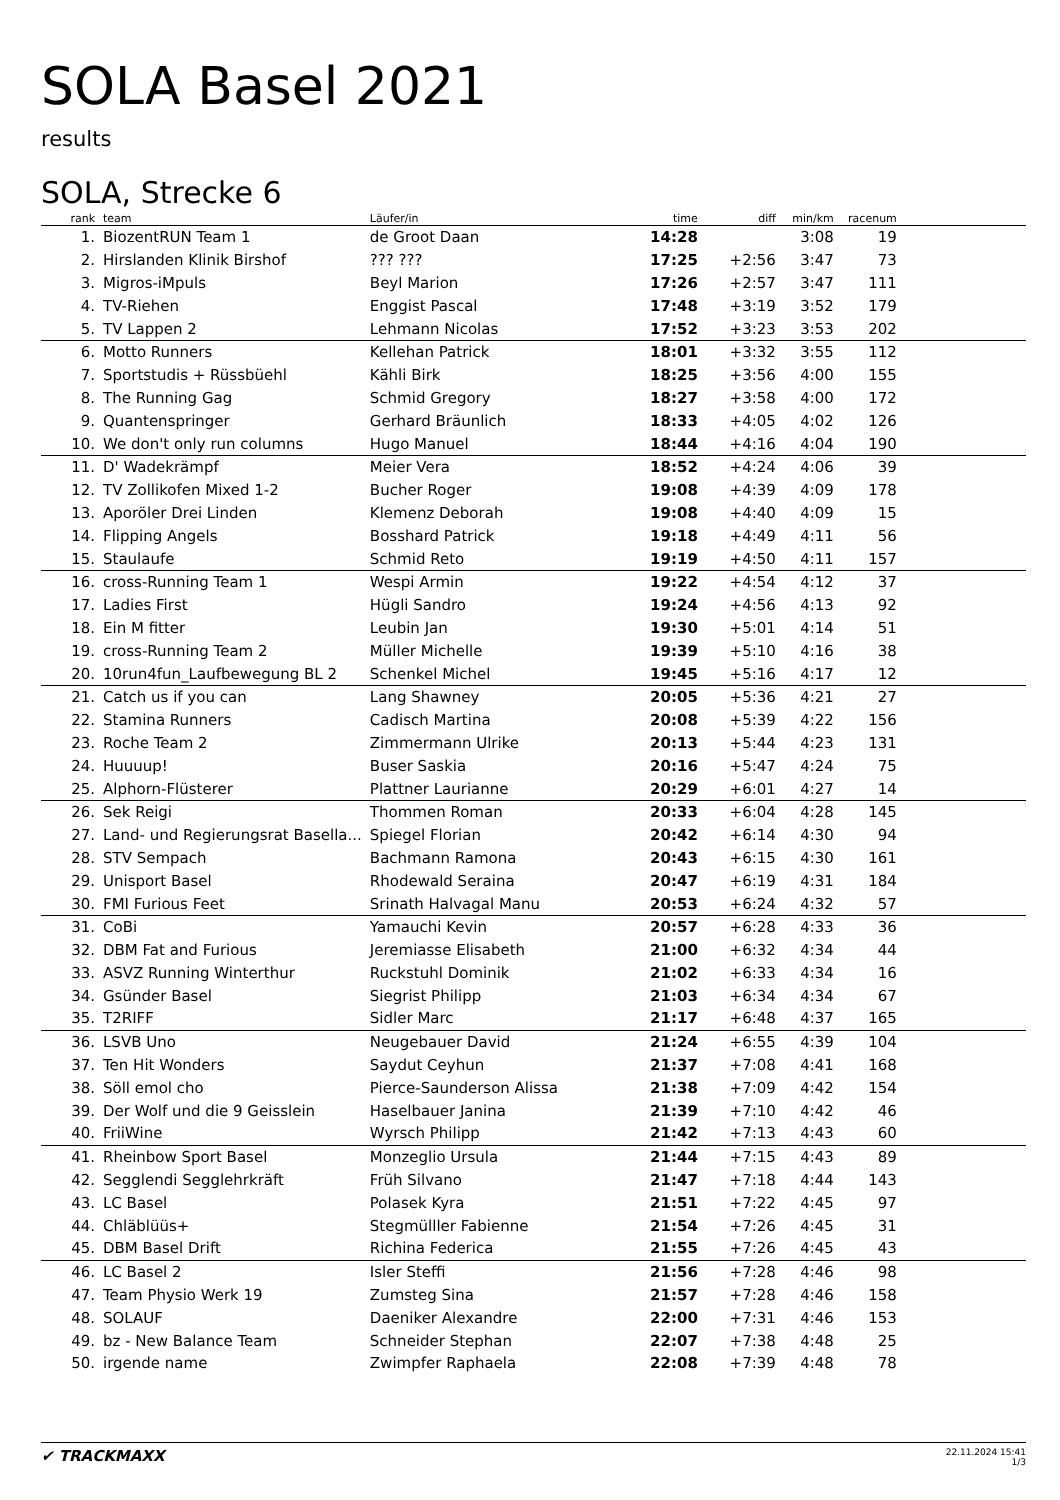SOLA Basel 2021
results
SOLA, Strecke 6
| rank | team | Läufer/in | time | diff | min/km | racenum | |
| --- | --- | --- | --- | --- | --- | --- | --- |
| 1. | BiozentRUN Team 1 | de Groot Daan | 14:28 | | 3:08 | 19 | |
| 2. | Hirslanden Klinik Birshof | ??? ??? | 17:25 | +2:56 | 3:47 | 73 | |
| 3. | Migros-iMpuls | Beyl Marion | 17:26 | +2:57 | 3:47 | 111 | |
| 4. | TV-Riehen | Enggist Pascal | 17:48 | +3:19 | 3:52 | 179 | |
| 5. | TV Lappen 2 | Lehmann Nicolas | 17:52 | +3:23 | 3:53 | 202 | |
| 6. | Motto Runners | Kellehan Patrick | 18:01 | +3:32 | 3:55 | 112 | |
| 7. | Sportstudis + Rüssbüehl | Kähli Birk | 18:25 | +3:56 | 4:00 | 155 | |
| 8. | The Running Gag | Schmid Gregory | 18:27 | +3:58 | 4:00 | 172 | |
| 9. | Quantenspringer | Gerhard Bräunlich | 18:33 | +4:05 | 4:02 | 126 | |
| 10. | We don't only run columns | Hugo Manuel | 18:44 | +4:16 | 4:04 | 190 | |
| 11. | D' Wadekrämpf | Meier Vera | 18:52 | +4:24 | 4:06 | 39 | |
| 12. | TV Zollikofen Mixed 1-2 | Bucher Roger | 19:08 | +4:39 | 4:09 | 178 | |
| 13. | Aporöler Drei Linden | Klemenz Deborah | 19:08 | +4:40 | 4:09 | 15 | |
| 14. | Flipping Angels | Bosshard Patrick | 19:18 | +4:49 | 4:11 | 56 | |
| 15. | Staulaufe | Schmid Reto | 19:19 | +4:50 | 4:11 | 157 | |
| 16. | cross-Running Team 1 | Wespi Armin | 19:22 | +4:54 | 4:12 | 37 | |
| 17. | Ladies First | Hügli Sandro | 19:24 | +4:56 | 4:13 | 92 | |
| 18. | Ein M fitter | Leubin Jan | 19:30 | +5:01 | 4:14 | 51 | |
| 19. | cross-Running Team 2 | Müller Michelle | 19:39 | +5:10 | 4:16 | 38 | |
| 20. | 10run4fun_Laufbewegung BL 2 | Schenkel Michel | 19:45 | +5:16 | 4:17 | 12 | |
| 21. | Catch us if you can | Lang Shawney | 20:05 | +5:36 | 4:21 | 27 | |
| 22. | Stamina Runners | Cadisch Martina | 20:08 | +5:39 | 4:22 | 156 | |
| 23. | Roche Team 2 | Zimmermann Ulrike | 20:13 | +5:44 | 4:23 | 131 | |
| 24. | Huuuup! | Buser Saskia | 20:16 | +5:47 | 4:24 | 75 | |
| 25. | Alphorn-Flüsterer | Plattner Laurianne | 20:29 | +6:01 | 4:27 | 14 | |
| 26. | Sek Reigi | Thommen Roman | 20:33 | +6:04 | 4:28 | 145 | |
| 27. | Land- und Regierungsrat Basella... | Spiegel Florian | 20:42 | +6:14 | 4:30 | 94 | |
| 28. | STV Sempach | Bachmann Ramona | 20:43 | +6:15 | 4:30 | 161 | |
| 29. | Unisport Basel | Rhodewald Seraina | 20:47 | +6:19 | 4:31 | 184 | |
| 30. | FMI Furious Feet | Srinath Halvagal Manu | 20:53 | +6:24 | 4:32 | 57 | |
| 31. | CoBi | Yamauchi Kevin | 20:57 | +6:28 | 4:33 | 36 | |
| 32. | DBM Fat and Furious | Jeremiasse Elisabeth | 21:00 | +6:32 | 4:34 | 44 | |
| 33. | ASVZ Running Winterthur | Ruckstuhl Dominik | 21:02 | +6:33 | 4:34 | 16 | |
| 34. | Gsünder Basel | Siegrist Philipp | 21:03 | +6:34 | 4:34 | 67 | |
| 35. | T2RIFF | Sidler Marc | 21:17 | +6:48 | 4:37 | 165 | |
| 36. | LSVB Uno | Neugebauer David | 21:24 | +6:55 | 4:39 | 104 | |
| 37. | Ten Hit Wonders | Saydut Ceyhun | 21:37 | +7:08 | 4:41 | 168 | |
| 38. | Söll emol cho | Pierce-Saunderson Alissa | 21:38 | +7:09 | 4:42 | 154 | |
| 39. | Der Wolf und die 9 Geisslein | Haselbauer Janina | 21:39 | +7:10 | 4:42 | 46 | |
| 40. | FriiWine | Wyrsch Philipp | 21:42 | +7:13 | 4:43 | 60 | |
| 41. | Rheinbow Sport Basel | Monzeglio Ursula | 21:44 | +7:15 | 4:43 | 89 | |
| 42. | Segglendi Segglehrkräft | Früh Silvano | 21:47 | +7:18 | 4:44 | 143 | |
| 43. | LC Basel | Polasek Kyra | 21:51 | +7:22 | 4:45 | 97 | |
| 44. | Chläblüüs+ | Stegmülller Fabienne | 21:54 | +7:26 | 4:45 | 31 | |
| 45. | DBM Basel Drift | Richina Federica | 21:55 | +7:26 | 4:45 | 43 | |
| 46. | LC Basel 2 | Isler Steffi | 21:56 | +7:28 | 4:46 | 98 | |
| 47. | Team Physio Werk 19 | Zumsteg Sina | 21:57 | +7:28 | 4:46 | 158 | |
| 48. | SOLAUF | Daeniker Alexandre | 22:00 | +7:31 | 4:46 | 153 | |
| 49. | bz - New Balance Team | Schneider Stephan | 22:07 | +7:38 | 4:48 | 25 | |
| 50. | irgende name | Zwimpfer Raphaela | 22:08 | +7:39 | 4:48 | 78 | |
✔ TRACKMAXX
22.11.2024 15:41
1/3